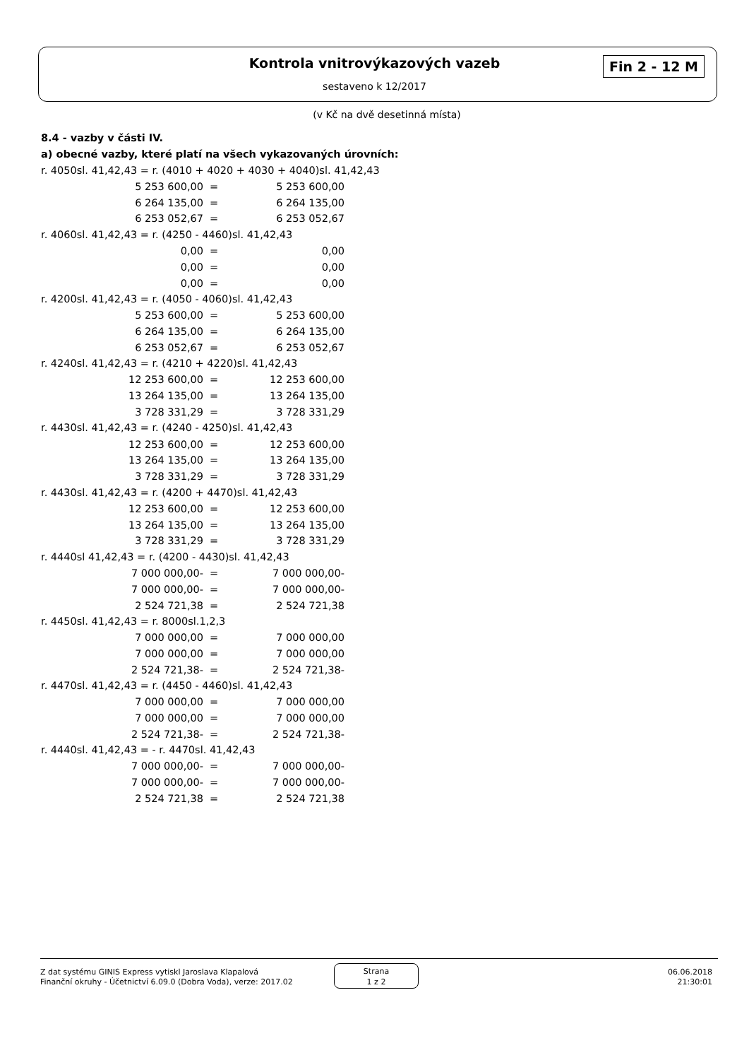Kontrola vnitrovýkazových vazeb Fin 2 - 12 M
sestaveno k 12/2017
(v Kč na dvě desetinná místa)
8.4 - vazby v části IV.
a) obecné vazby, které platí na všech vykazovaných úrovních:
r. 4050sl. 41,42,43 = r. (4010 + 4020 + 4030 + 4040)sl. 41,42,43
| 5 253 600,00 | = | 5 253 600,00 |
| 6 264 135,00 | = | 6 264 135,00 |
| 6 253 052,67 | = | 6 253 052,67 |
r. 4060sl. 41,42,43 = r. (4250 - 4460)sl. 41,42,43
| 0,00 | = | 0,00 |
| 0,00 | = | 0,00 |
| 0,00 | = | 0,00 |
r. 4200sl. 41,42,43 = r. (4050 - 4060)sl. 41,42,43
| 5 253 600,00 | = | 5 253 600,00 |
| 6 264 135,00 | = | 6 264 135,00 |
| 6 253 052,67 | = | 6 253 052,67 |
r. 4240sl. 41,42,43 = r. (4210 + 4220)sl. 41,42,43
| 12 253 600,00 | = | 12 253 600,00 |
| 13 264 135,00 | = | 13 264 135,00 |
| 3 728 331,29 | = | 3 728 331,29 |
r. 4430sl. 41,42,43 = r. (4240 - 4250)sl. 41,42,43
| 12 253 600,00 | = | 12 253 600,00 |
| 13 264 135,00 | = | 13 264 135,00 |
| 3 728 331,29 | = | 3 728 331,29 |
r. 4430sl. 41,42,43 = r. (4200 + 4470)sl. 41,42,43
| 12 253 600,00 | = | 12 253 600,00 |
| 13 264 135,00 | = | 13 264 135,00 |
| 3 728 331,29 | = | 3 728 331,29 |
r. 4440sl 41,42,43 = r. (4200 - 4430)sl. 41,42,43
| 7 000 000,00- | = | 7 000 000,00- |
| 7 000 000,00- | = | 7 000 000,00- |
| 2 524 721,38 | = | 2 524 721,38 |
r. 4450sl. 41,42,43 = r. 8000sl.1,2,3
| 7 000 000,00 | = | 7 000 000,00 |
| 7 000 000,00 | = | 7 000 000,00 |
| 2 524 721,38- | = | 2 524 721,38- |
r. 4470sl. 41,42,43 = r. (4450 - 4460)sl. 41,42,43
| 7 000 000,00 | = | 7 000 000,00 |
| 7 000 000,00 | = | 7 000 000,00 |
| 2 524 721,38- | = | 2 524 721,38- |
r. 4440sl. 41,42,43 = - r. 4470sl. 41,42,43
| 7 000 000,00- | = | 7 000 000,00- |
| 7 000 000,00- | = | 7 000 000,00- |
| 2 524 721,38 | = | 2 524 721,38 |
Z dat systému GINIS Express vytiskl Jaroslava Klapalová
Finanční okruhy - Účetnictví 6.09.0 (Dobra Voda), verze: 2017.02
Strana
1 z 2
06.06.2018
21:30:01